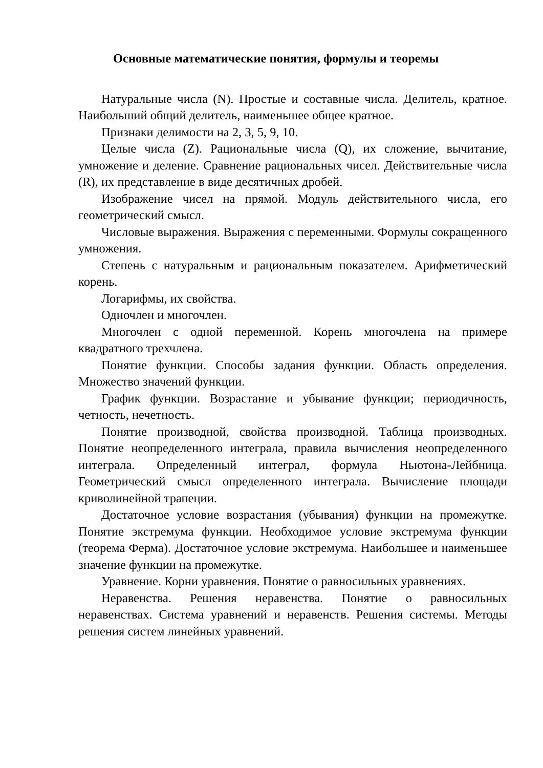Основные математические понятия, формулы и теоремы
Натуральные числа (N). Простые и составные числа. Делитель, кратное. Наибольший общий делитель, наименьшее общее кратное.
Признаки делимости на 2, 3, 5, 9, 10.
Целые числа (Z). Рациональные числа (Q), их сложение, вычитание, умножение и деление. Сравнение рациональных чисел. Действительные числа (R), их представление в виде десятичных дробей.
Изображение чисел на прямой. Модуль действительного числа, его геометрический смысл.
Числовые выражения. Выражения с переменными. Формулы сокращенного умножения.
Степень с натуральным и рациональным показателем. Арифметический корень.
Логарифмы, их свойства.
Одночлен и многочлен.
Многочлен с одной переменной. Корень многочлена на примере квадратного трехчлена.
Понятие функции. Способы задания функции. Область определения. Множество значений функции.
График функции. Возрастание и убывание функции; периодичность, четность, нечетность.
Понятие производной, свойства производной. Таблица производных. Понятие неопределенного интеграла, правила вычисления неопределенного интеграла. Определенный интеграл, формула Ньютона-Лейбница. Геометрический смысл определенного интеграла. Вычисление площади криволинейной трапеции.
Достаточное условие возрастания (убывания) функции на промежутке. Понятие экстремума функции. Необходимое условие экстремума функции (теорема Ферма). Достаточное условие экстремума. Наибольшее и наименьшее значение функции на промежутке.
Уравнение. Корни уравнения. Понятие о равносильных уравнениях.
Неравенства. Решения неравенства. Понятие о равносильных неравенствах. Система уравнений и неравенств. Решения системы. Методы решения систем линейных уравнений.